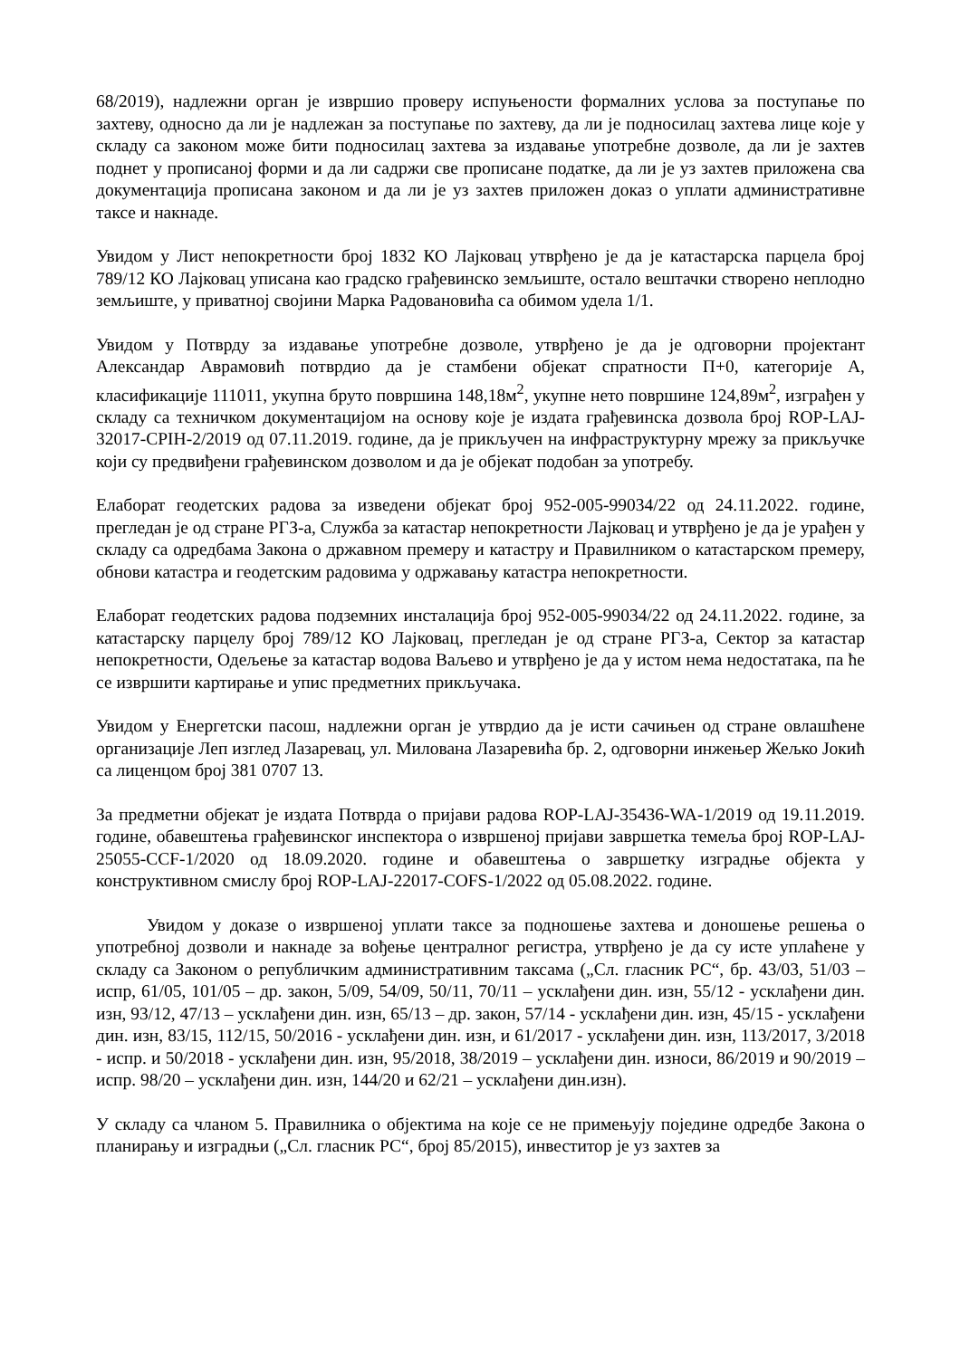68/2019), надлежни орган је извршио проверу испуњености формалних услова за поступање по захтеву, односно да ли је надлежан за поступање по захтеву, да ли је подносилац захтева лице које у складу са законом може бити подносилац захтева за издавање употребне дозволе, да ли је захтев поднет у прописаној форми и да ли садржи све прописане податке, да ли је уз захтев приложена сва документација прописана законом и да ли је уз захтев приложен доказ о уплати административне таксе и накнаде.
Увидом у Лист непокретности број 1832 КО Лајковац утврђено је да је катастарска парцела број 789/12 КО Лајковац уписана као градско грађевинско земљиште, остало вештачки створено неплодно земљиште, у приватној својини Марка Радовановића са обимом удела 1/1.
Увидом у Потврду за издавање употребне дозволе, утврђено је да је одговорни пројектант Александар Аврамовић потврдио да је стамбени објекат спратности П+0, категорије А, класификације 111011, укупна бруто површина 148,18м<sup>2</sup>, укупне нето површине 124,89м<sup>2</sup>, изграђен у складу са техничком документацијом на основу које је издата грађевинска дозвола број ROP-LAJ-32017-CPIH-2/2019 од 07.11.2019. године, да је прикључен на инфраструктурну мрежу за прикључке који су предвиђени грађевинском дозволом и да је објекат подобан за употребу.
Елаборат геодетских радова за изведени објекат број 952-005-99034/22 од 24.11.2022. године, прегледан је од стране РГЗ-а, Служба за катастар непокретности Лајковац и утврђено је да је урађен у складу са одредбама Закона о државном премеру и катастру и Правилником о катастарском премеру, обнови катастра и геодетским радовима у одржавању катастра непокретности.
Елаборат геодетских радова подземних инсталација број 952-005-99034/22 од 24.11.2022. године, за катастарску парцелу број 789/12 КО Лајковац, прегледан је од стране РГЗ-а, Сектор за катастар непокретности, Одељење за катастар водова Ваљево и утврђено је да у истом нема недостатака, па ће се извршити картирање и упис предметних прикључака.
Увидом у Енергетски пасош, надлежни орган је утврдио да је исти сачињен од стране овлашћене организације Леп изглед Лазаревац, ул. Милована Лазаревића бр. 2, одговорни инжењер Жељко Јокић са лиценцом број 381 0707 13.
За предметни објекат је издата Потврда о пријави радова ROP-LAJ-35436-WA-1/2019 од 19.11.2019. године, обавештења грађевинског инспектора о извршеној пријави завршетка темеља број ROP-LAJ-25055-CCF-1/2020 од 18.09.2020. године и обавештења о завршетку изградње објекта у конструктивном смислу број ROP-LAJ-22017-COFS-1/2022 од 05.08.2022. године.
Увидом у доказе о извршеној уплати таксе за подношење захтева и доношење решења о употребној дозволи и накнаде за вођење централног регистра, утврђено је да су исте уплаћене у складу са Законом о републичким административним таксама („Сл. гласник РС“, бр. 43/03, 51/03 – испр, 61/05, 101/05 – др. закон, 5/09, 54/09, 50/11, 70/11 – усклађени дин. изн, 55/12 - усклађени дин. изн, 93/12, 47/13 – усклађени дин. изн, 65/13 – др. закон, 57/14 - усклађени дин. изн, 45/15 - усклађени дин. изн, 83/15, 112/15, 50/2016 - усклађени дин. изн, и 61/2017 - усклађени дин. изн, 113/2017, 3/2018 - испр. и 50/2018 - усклађени дин. изн, 95/2018, 38/2019 – усклађени дин. износи, 86/2019 и 90/2019 – испр. 98/20 – усклађени дин. изн, 144/20 и 62/21 – усклађени дин.изн).
У складу са чланом 5. Правилника о објектима на које се не примењују поједине одредбе Закона о планирању и изградњи („Сл. гласник РС“, број 85/2015), инвеститор је уз захтев за